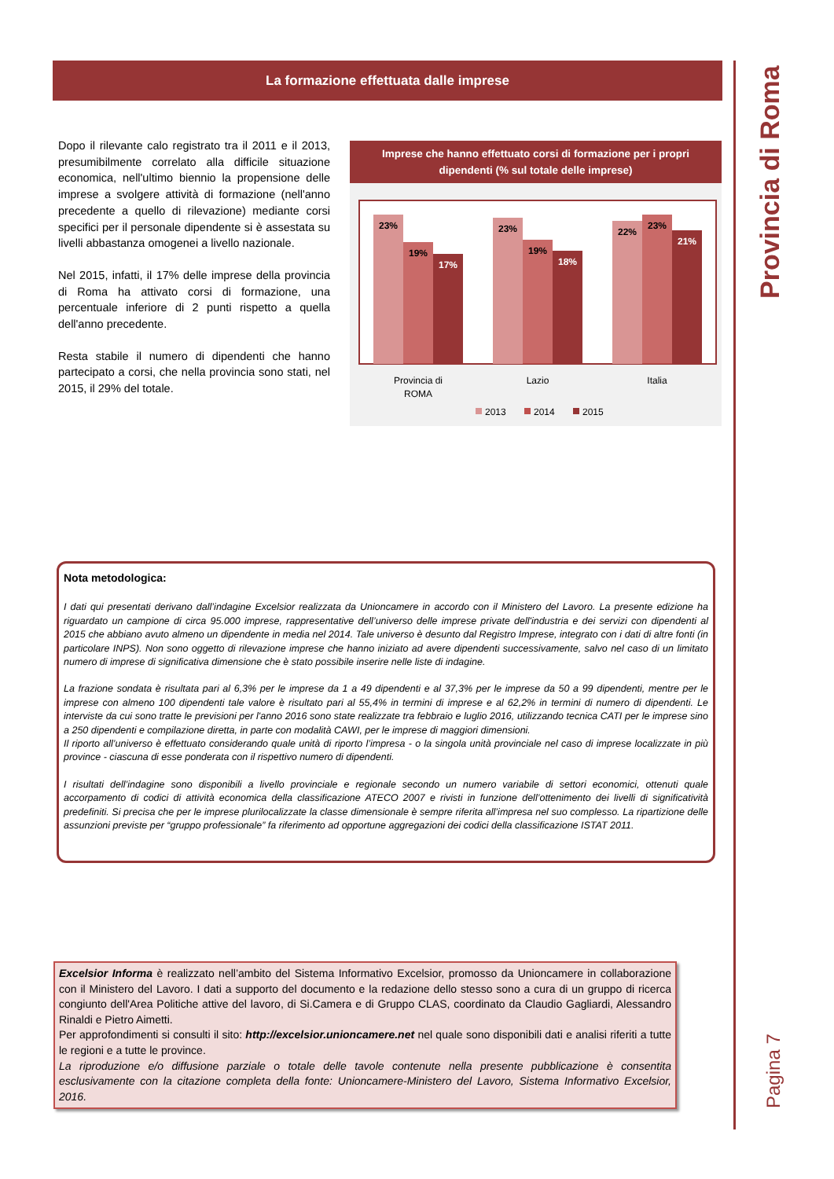La formazione effettuata dalle imprese
Provincia di Roma
Pagina 7
Dopo il rilevante calo registrato tra il 2011 e il 2013, presumibilmente correlato alla difficile situazione economica, nell'ultimo biennio la propensione delle imprese a svolgere attività di formazione (nell'anno precedente a quello di rilevazione) mediante corsi specifici per il personale dipendente si è assestata su livelli abbastanza omogenei a livello nazionale.
Nel 2015, infatti, il 17% delle imprese della provincia di Roma ha attivato corsi di formazione, una percentuale inferiore di 2 punti rispetto a quella dell'anno precedente.
Resta stabile il numero di dipendenti che hanno partecipato a corsi, che nella provincia sono stati, nel 2015, il 29% del totale.
Imprese che hanno effettuato corsi di formazione per i propri dipendenti (% sul totale delle imprese)
23%
19%
17%
23%
19%
18%
22%
23%
21%
Provincia di
ROMA
Lazio
Italia
2013
2014
2015
Nota metodologica:
I dati qui presentati derivano dall’indagine Excelsior realizzata da Unioncamere in accordo con il Ministero del Lavoro. La presente edizione ha riguardato un campione di circa 95.000 imprese, rappresentative dell’universo delle imprese private dell'industria e dei servizi con dipendenti al 2015 che abbiano avuto almeno un dipendente in media nel 2014. Tale universo è desunto dal Registro Imprese, integrato con i dati di altre fonti (in particolare INPS). Non sono oggetto di rilevazione imprese che hanno iniziato ad avere dipendenti successivamente, salvo nel caso di un limitato numero di imprese di significativa dimensione che è stato possibile inserire nelle liste di indagine.
La frazione sondata è risultata pari al 6,3% per le imprese da 1 a 49 dipendenti e al 37,3% per le imprese da 50 a 99 dipendenti, mentre per le imprese con almeno 100 dipendenti tale valore è risultato pari al 55,4% in termini di imprese e al 62,2% in termini di numero di dipendenti. Le interviste da cui sono tratte le previsioni per l'anno 2016 sono state realizzate tra febbraio e luglio 2016, utilizzando tecnica CATI per le imprese sino a 250 dipendenti e compilazione diretta, in parte con modalità CAWI, per le imprese di maggiori dimensioni.
Il riporto all’universo è effettuato considerando quale unità di riporto l’impresa - o la singola unità provinciale nel caso di imprese localizzate in più province - ciascuna di esse ponderata con il rispettivo numero di dipendenti.
I risultati dell’indagine sono disponibili a livello provinciale e regionale secondo un numero variabile di settori economici, ottenuti quale accorpamento di codici di attività economica della classificazione ATECO 2007 e rivisti in funzione dell’ottenimento dei livelli di significatività predefiniti. Si precisa che per le imprese plurilocalizzate la classe dimensionale è sempre riferita all’impresa nel suo complesso. La ripartizione delle assunzioni previste per “gruppo professionale” fa riferimento ad opportune aggregazioni dei codici della classificazione ISTAT 2011.
Excelsior Informa è realizzato nell’ambito del Sistema Informativo Excelsior, promosso da Unioncamere in collaborazione con il Ministero del Lavoro. I dati a supporto del documento e la redazione dello stesso sono a cura di un gruppo di ricerca congiunto dell'Area Politiche attive del lavoro, di Si.Camera e di Gruppo CLAS, coordinato da Claudio Gagliardi, Alessandro Rinaldi e Pietro Aimetti.
Per approfondimenti si consulti il sito: http://excelsior.unioncamere.net nel quale sono disponibili dati e analisi riferiti a tutte le regioni e a tutte le province.
La riproduzione e/o diffusione parziale o totale delle tavole contenute nella presente pubblicazione è consentita esclusivamente con la citazione completa della fonte: Unioncamere-Ministero del Lavoro, Sistema Informativo Excelsior, 2016.